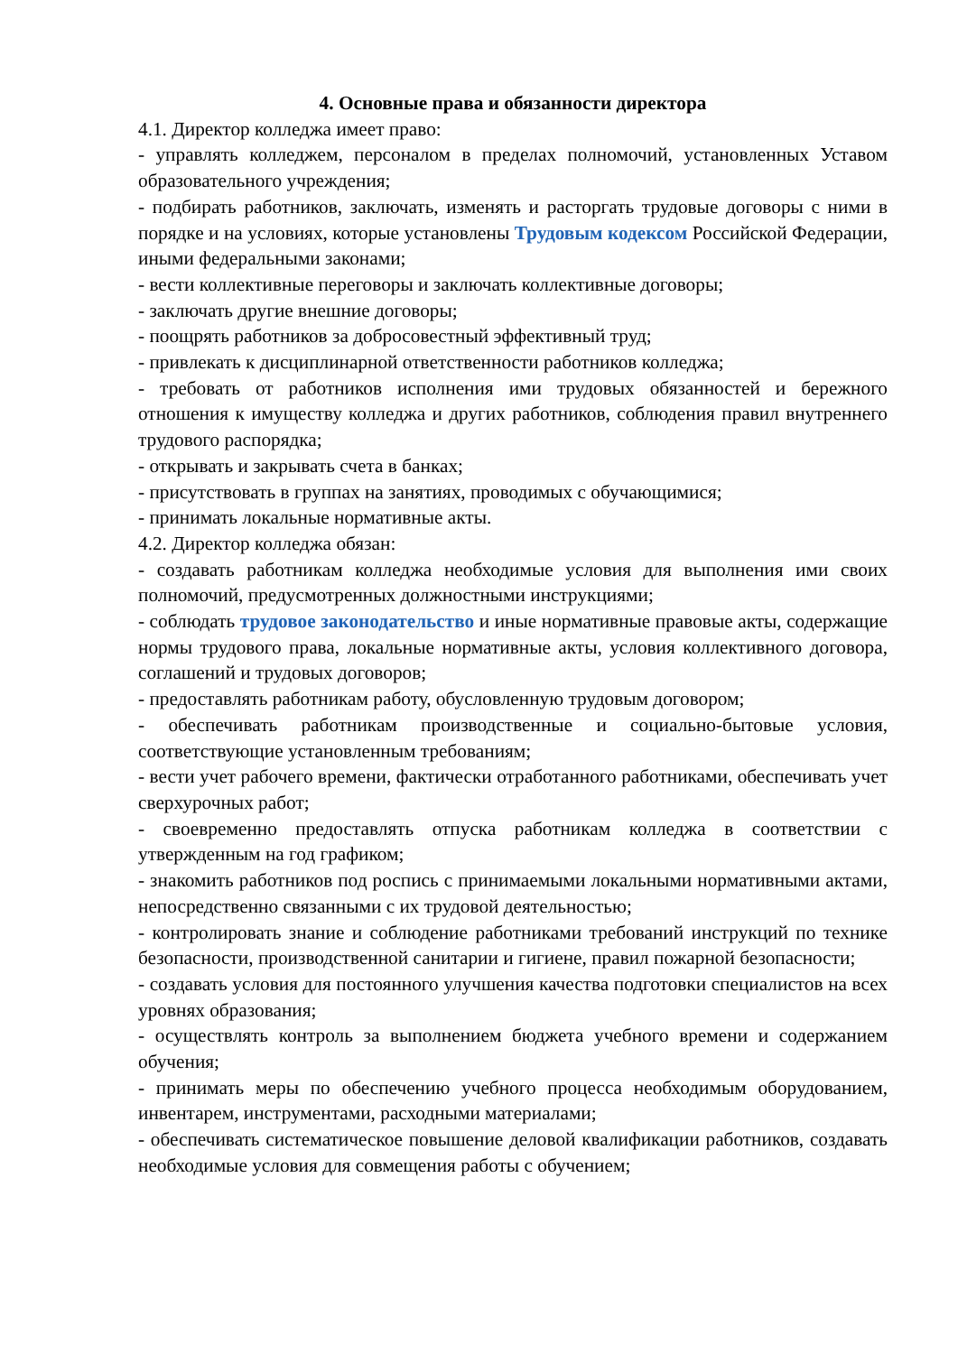4. Основные права и обязанности директора
4.1. Директор колледжа имеет право:
- управлять колледжем, персоналом в пределах полномочий, установленных Уставом образовательного учреждения;
- подбирать работников, заключать, изменять и расторгать трудовые договоры с ними в порядке и на условиях, которые установлены Трудовым кодексом Российской Федерации, иными федеральными законами;
- вести коллективные переговоры и заключать коллективные договоры;
- заключать другие внешние договоры;
- поощрять работников за добросовестный эффективный труд;
- привлекать к дисциплинарной ответственности работников колледжа;
- требовать от работников исполнения ими трудовых обязанностей и бережного отношения к имуществу колледжа и других работников, соблюдения правил внутреннего трудового распорядка;
- открывать и закрывать счета в банках;
- присутствовать в группах на занятиях, проводимых с обучающимися;
- принимать локальные нормативные акты.
4.2. Директор колледжа обязан:
- создавать работникам колледжа необходимые условия для выполнения ими своих полномочий, предусмотренных должностными инструкциями;
- соблюдать трудовое законодательство и иные нормативные правовые акты, содержащие нормы трудового права, локальные нормативные акты, условия коллективного договора, соглашений и трудовых договоров;
- предоставлять работникам работу, обусловленную трудовым договором;
- обеспечивать работникам производственные и социально-бытовые условия, соответствующие установленным требованиям;
- вести учет рабочего времени, фактически отработанного работниками, обеспечивать учет сверхурочных работ;
- своевременно предоставлять отпуска работникам колледжа в соответствии с утвержденным на год графиком;
- знакомить работников под роспись с принимаемыми локальными нормативными актами, непосредственно связанными с их трудовой деятельностью;
- контролировать знание и соблюдение работниками требований инструкций по технике безопасности, производственной санитарии и гигиене, правил пожарной безопасности;
- создавать условия для постоянного улучшения качества подготовки специалистов на всех уровнях образования;
- осуществлять контроль за выполнением бюджета учебного времени и содержанием обучения;
- принимать меры по обеспечению учебного процесса необходимым оборудованием, инвентарем, инструментами, расходными материалами;
- обеспечивать систематическое повышение деловой квалификации работников, создавать необходимые условия для совмещения работы с обучением;